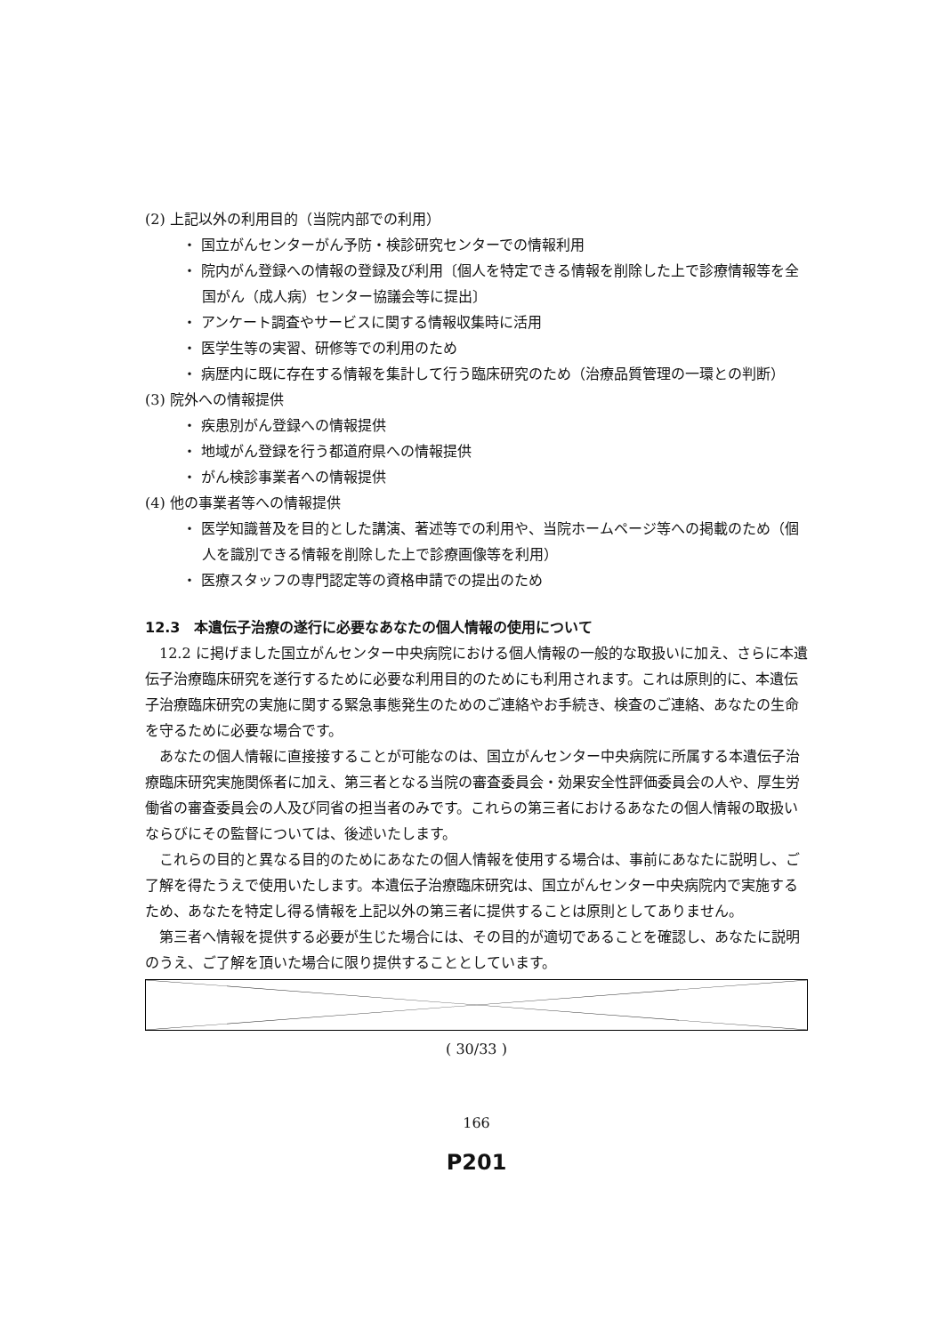(2) 上記以外の利用目的（当院内部での利用）
・ 国立がんセンターがん予防・検診研究センターでの情報利用
・ 院内がん登録への情報の登録及び利用〔個人を特定できる情報を削除した上で診療情報等を全国がん（成人病）センター協議会等に提出〕
・ アンケート調査やサービスに関する情報収集時に活用
・ 医学生等の実習、研修等での利用のため
・ 病歴内に既に存在する情報を集計して行う臨床研究のため（治療品質管理の一環との判断）
(3) 院外への情報提供
・ 疾患別がん登録への情報提供
・ 地域がん登録を行う都道府県への情報提供
・ がん検診事業者への情報提供
(4) 他の事業者等への情報提供
・ 医学知識普及を目的とした講演、著述等での利用や、当院ホームページ等への掲載のため（個人を識別できる情報を削除した上で診療画像等を利用）
・ 医療スタッフの専門認定等の資格申請での提出のため
12.3　本遺伝子治療の遂行に必要なあなたの個人情報の使用について
12.2 に掲げました国立がんセンター中央病院における個人情報の一般的な取扱いに加え、さらに本遺伝子治療臨床研究を遂行するために必要な利用目的のためにも利用されます。これは原則的に、本遺伝子治療臨床研究の実施に関する緊急事態発生のためのご連絡やお手続き、検査のご連絡、あなたの生命を守るために必要な場合です。
あなたの個人情報に直接接することが可能なのは、国立がんセンター中央病院に所属する本遺伝子治療臨床研究実施関係者に加え、第三者となる当院の審査委員会・効果安全性評価委員会の人や、厚生労働省の審査委員会の人及び同省の担当者のみです。これらの第三者におけるあなたの個人情報の取扱いならびにその監督については、後述いたします。
これらの目的と異なる目的のためにあなたの個人情報を使用する場合は、事前にあなたに説明し、ご了解を得たうえで使用いたします。本遺伝子治療臨床研究は、国立がんセンター中央病院内で実施するため、あなたを特定し得る情報を上記以外の第三者に提供することは原則としてありません。
第三者へ情報を提供する必要が生じた場合には、その目的が適切であることを確認し、あなたに説明のうえ、ご了解を頂いた場合に限り提供することとしています。
( 30/33 )
166
P201